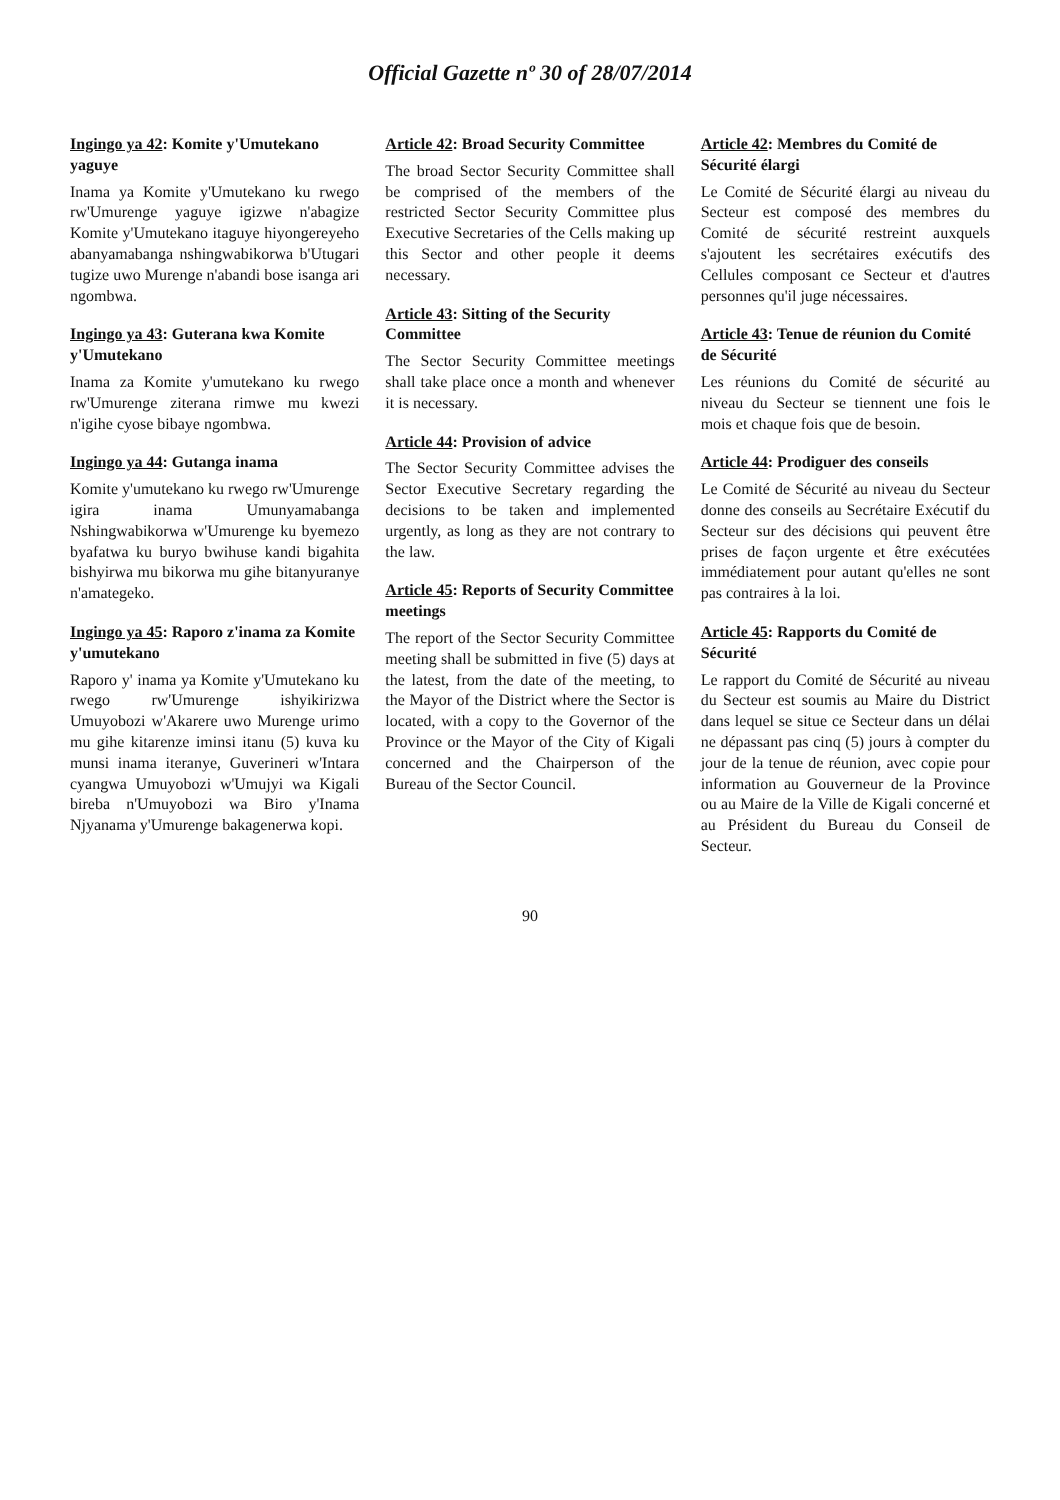Official Gazette nº 30 of 28/07/2014
Ingingo ya 42: Komite y'Umutekano yaguye
Inama ya Komite y'Umutekano ku rwego rw'Umurenge yaguye igizwe n'abagize Komite y'Umutekano itaguye hiyongereyeho abanyamabanga nshingwabikorwa b'Utugari tugize uwo Murenge n'abandi bose isanga ari ngombwa.
Ingingo ya 43: Guterana kwa Komite y'Umutekano
Inama za Komite y'umutekano ku rwego rw'Umurenge ziterana rimwe mu kwezi n'igihe cyose bibaye ngombwa.
Ingingo ya 44: Gutanga inama
Komite y'umutekano ku rwego rw'Umurenge igira inama Umunyamabanga Nshingwabikorwa w'Umurenge ku byemezo byafatwa ku buryo bwihuse kandi bigahita bishyirwa mu bikorwa mu gihe bitanyuranye n'amategeko.
Ingingo ya 45: Raporo z'inama za Komite y'umutekano
Raporo y' inama ya Komite y'Umutekano ku rwego rw'Umurenge ishyikirizwa Umuyobozi w'Akarere uwo Murenge urimo mu gihe kitarenze iminsi itanu (5) kuva ku munsi inama iteranye, Guverineri w'Intara cyangwa Umuyobozi w'Umujyi wa Kigali bireba n'Umuyobozi wa Biro y'Inama Njyanama y'Umurenge bakagenerwa kopi.
Article 42: Broad Security Committee
The broad Sector Security Committee shall be comprised of the members of the restricted Sector Security Committee plus Executive Secretaries of the Cells making up this Sector and other people it deems necessary.
Article 43: Sitting of the Security Committee
The Sector Security Committee meetings shall take place once a month and whenever it is necessary.
Article 44: Provision of advice
The Sector Security Committee advises the Sector Executive Secretary regarding the decisions to be taken and implemented urgently, as long as they are not contrary to the law.
Article 45: Reports of Security Committee meetings
The report of the Sector Security Committee meeting shall be submitted in five (5) days at the latest, from the date of the meeting, to the Mayor of the District where the Sector is located, with a copy to the Governor of the Province or the Mayor of the City of Kigali concerned and the Chairperson of the Bureau of the Sector Council.
Article 42: Membres du Comité de Sécurité élargi
Le Comité de Sécurité élargi au niveau du Secteur est composé des membres du Comité de sécurité restreint auxquels s'ajoutent les secrétaires exécutifs des Cellules composant ce Secteur et d'autres personnes qu'il juge nécessaires.
Article 43: Tenue de réunion du Comité de Sécurité
Les réunions du Comité de sécurité au niveau du Secteur se tiennent une fois le mois et chaque fois que de besoin.
Article 44: Prodiguer des conseils
Le Comité de Sécurité au niveau du Secteur donne des conseils au Secrétaire Exécutif du Secteur sur des décisions qui peuvent être prises de façon urgente et être exécutées immédiatement pour autant qu'elles ne sont pas contraires à la loi.
Article 45: Rapports du Comité de Sécurité
Le rapport du Comité de Sécurité au niveau du Secteur est soumis au Maire du District dans lequel se situe ce Secteur dans un délai ne dépassant pas cinq (5) jours à compter du jour de la tenue de réunion, avec copie pour information au Gouverneur de la Province ou au Maire de la Ville de Kigali concerné et au Président du Bureau du Conseil de Secteur.
90